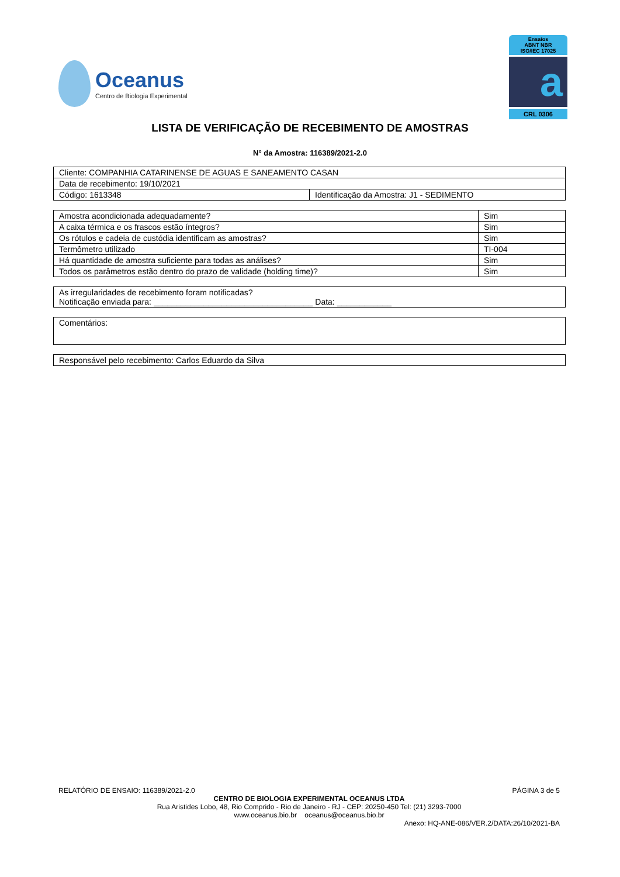Oceanus
Centro de Biologia Experimental
Ensaios
ABNT NBR
ISO/IEC 17025
a
CRL 0306
LISTA DE VERIFICAÇÃO DE RECEBIMENTO DE AMOSTRAS
N° da Amostra: 116389/2021-2.0
| Cliente: COMPANHIA CATARINENSE DE AGUAS E SANEAMENTO CASAN | |
| Data de recebimento: 19/10/2021 | |
| Código: 1613348 | Identificação da Amostra: J1 - SEDIMENTO |
| Amostra acondicionada adequadamente? | Sim |
| A caixa térmica e os frascos estão íntegros? | Sim |
| Os rótulos e cadeia de custódia identificam as amostras? | Sim |
| Termômetro utilizado | TI-004 |
| Há quantidade de amostra suficiente para todas as análises? | Sim |
| Todos os parâmetros estão dentro do prazo de validade (holding time)? | Sim |
| As irregularidades de recebimento foram notificadas? Notificação enviada para: ___________________________________ Data: ____________ |
| Comentários: |
| Responsável pelo recebimento: Carlos Eduardo da Silva |
RELATÓRIO DE ENSAIO: 116389/2021-2.0 PÁGINA 3 de 5
CENTRO DE BIOLOGIA EXPERIMENTAL OCEANUS LTDA
Rua Aristides Lobo, 48, Rio Comprido - Rio de Janeiro - RJ - CEP: 20250-450 Tel: (21) 3293-7000
www.oceanus.bio.br oceanus@oceanus.bio.br
Anexo: HQ-ANE-086/VER.2/DATA:26/10/2021-BA